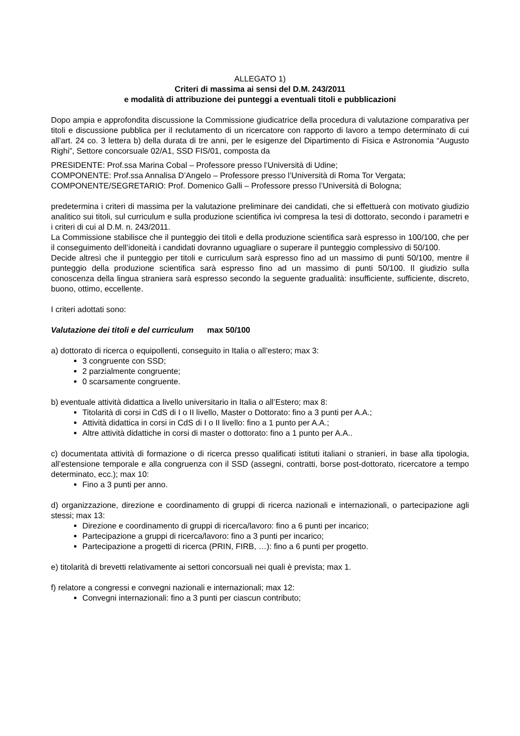ALLEGATO 1)
Criteri di massima ai sensi del D.M. 243/2011
e modalità di attribuzione dei punteggi a eventuali titoli e pubblicazioni
Dopo ampia e approfondita discussione la Commissione giudicatrice della procedura di valutazione comparativa per titoli e discussione pubblica per il reclutamento di un ricercatore con rapporto di lavoro a tempo determinato di cui all’art. 24 co. 3 lettera b) della durata di tre anni, per le esigenze del Dipartimento di Fisica e Astronomia “Augusto Righi”, Settore concorsuale 02/A1, SSD FIS/01, composta da
PRESIDENTE: Prof.ssa Marina Cobal – Professore presso l’Università di Udine;
COMPONENTE: Prof.ssa Annalisa D’Angelo – Professore presso l’Università di Roma Tor Vergata;
COMPONENTE/SEGRETARIO: Prof. Domenico Galli – Professore presso l’Università di Bologna;
predetermina i criteri di massima per la valutazione preliminare dei candidati, che si effettuerà con motivato giudizio analitico sui titoli, sul curriculum e sulla produzione scientifica ivi compresa la tesi di dottorato, secondo i parametri e i criteri di cui al D.M. n. 243/2011.
La Commissione stabilisce che il punteggio dei titoli e della produzione scientifica sarà espresso in 100/100, che per il conseguimento dell’idoneità i candidati dovranno uguagliare o superare il punteggio complessivo di 50/100.
Decide altresì che il punteggio per titoli e curriculum sarà espresso fino ad un massimo di punti 50/100, mentre il punteggio della produzione scientifica sarà espresso fino ad un massimo di punti 50/100. Il giudizio sulla conoscenza della lingua straniera sarà espresso secondo la seguente gradualità: insufficiente, sufficiente, discreto, buono, ottimo, eccellente.
I criteri adottati sono:
Valutazione dei titoli e del curriculum max 50/100
a) dottorato di ricerca o equipollenti, conseguito in Italia o all’estero; max 3:
3 congruente con SSD;
2 parzialmente congruente;
0 scarsamente congruente.
b) eventuale attività didattica a livello universitario in Italia o all’Estero; max 8:
Titolarità di corsi in CdS di I o II livello, Master o Dottorato: fino a 3 punti per A.A.;
Attività didattica in corsi in CdS di I o II livello: fino a 1 punto per A.A.;
Altre attività didattiche in corsi di master o dottorato: fino a 1 punto per A.A..
c) documentata attività di formazione o di ricerca presso qualificati istituti italiani o stranieri, in base alla tipologia, all’estensione temporale e alla congruenza con il SSD (assegni, contratti, borse post-dottorato, ricercatore a tempo determinato, ecc.); max 10:
Fino a 3 punti per anno.
d) organizzazione, direzione e coordinamento di gruppi di ricerca nazionali e internazionali, o partecipazione agli stessi; max 13:
Direzione e coordinamento di gruppi di ricerca/lavoro: fino a 6 punti per incarico;
Partecipazione a gruppi di ricerca/lavoro: fino a 3 punti per incarico;
Partecipazione a progetti di ricerca (PRIN, FIRB, …): fino a 6 punti per progetto.
e) titolarità di brevetti relativamente ai settori concorsuali nei quali è prevista; max 1.
f) relatore a congressi e convegni nazionali e internazionali; max 12:
Convegni internazionali: fino a 3 punti per ciascun contributo;